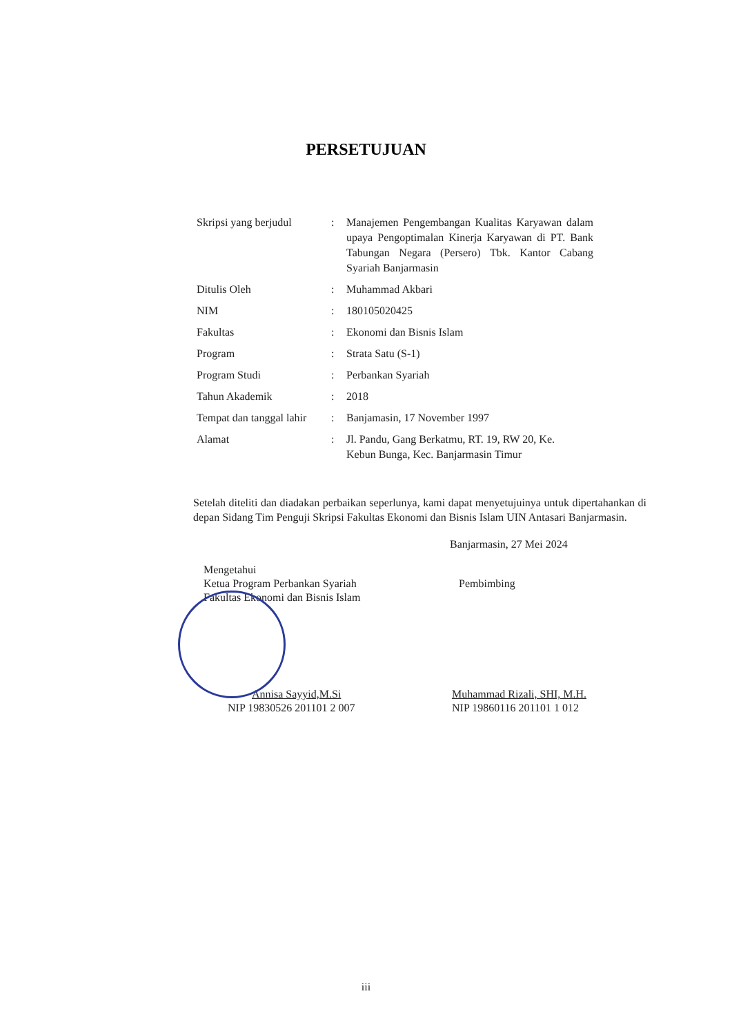PERSETUJUAN
| Skripsi yang berjudul | : | Manajemen Pengembangan Kualitas Karyawan dalam upaya Pengoptimalan Kinerja Karyawan di PT. Bank Tabungan Negara (Persero) Tbk. Kantor Cabang Syariah Banjarmasin |
| Ditulis Oleh | : | Muhammad Akbari |
| NIM | : | 180105020425 |
| Fakultas | : | Ekonomi dan Bisnis Islam |
| Program | : | Strata Satu (S-1) |
| Program Studi | : | Perbankan Syariah |
| Tahun Akademik | : | 2018 |
| Tempat dan tanggal lahir | : | Banjamasin, 17 November 1997 |
| Alamat | : | Jl. Pandu, Gang Berkatmu, RT. 19, RW 20, Ke. Kebun Bunga, Kec. Banjarmasin Timur |
Setelah diteliti dan diadakan perbaikan seperlunya, kami dapat menyetujuinya untuk dipertahankan di depan Sidang Tim Penguji Skripsi Fakultas Ekonomi dan Bisnis Islam UIN Antasari Banjarmasin.
Banjarmasin, 27 Mei 2024
Mengetahui
Ketua Program Perbankan Syariah
Fakultas Ekonomi dan Bisnis Islam
Annisa Sayyid,M.Si
NIP 19830526 201101 2 007
Pembimbing
Muhammad Rizali, SHI, M.H.
NIP 19860116 201101 1 012
iii